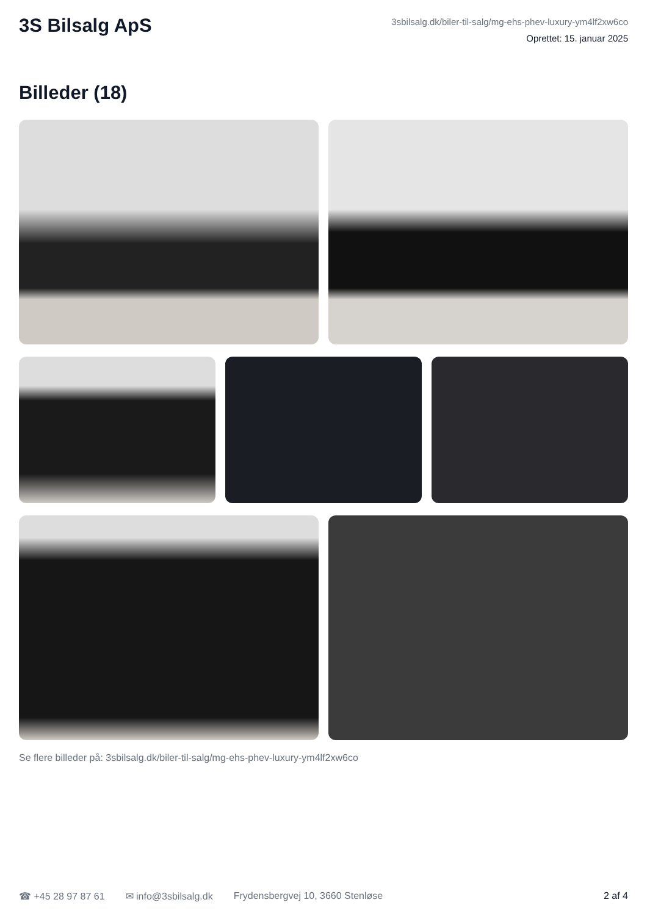3S Bilsalg ApS
3sbilsalg.dk/biler-til-salg/mg-ehs-phev-luxury-ym4lf2xw6co
Oprettet: 15. januar 2025
Billeder (18)
Se flere billeder på: 3sbilsalg.dk/biler-til-salg/mg-ehs-phev-luxury-ym4lf2xw6co
☎ +45 28 97 87 61 ✉ info@3sbilsalg.dk Frydensbergvej 10, 3660 Stenløse 2 af 4